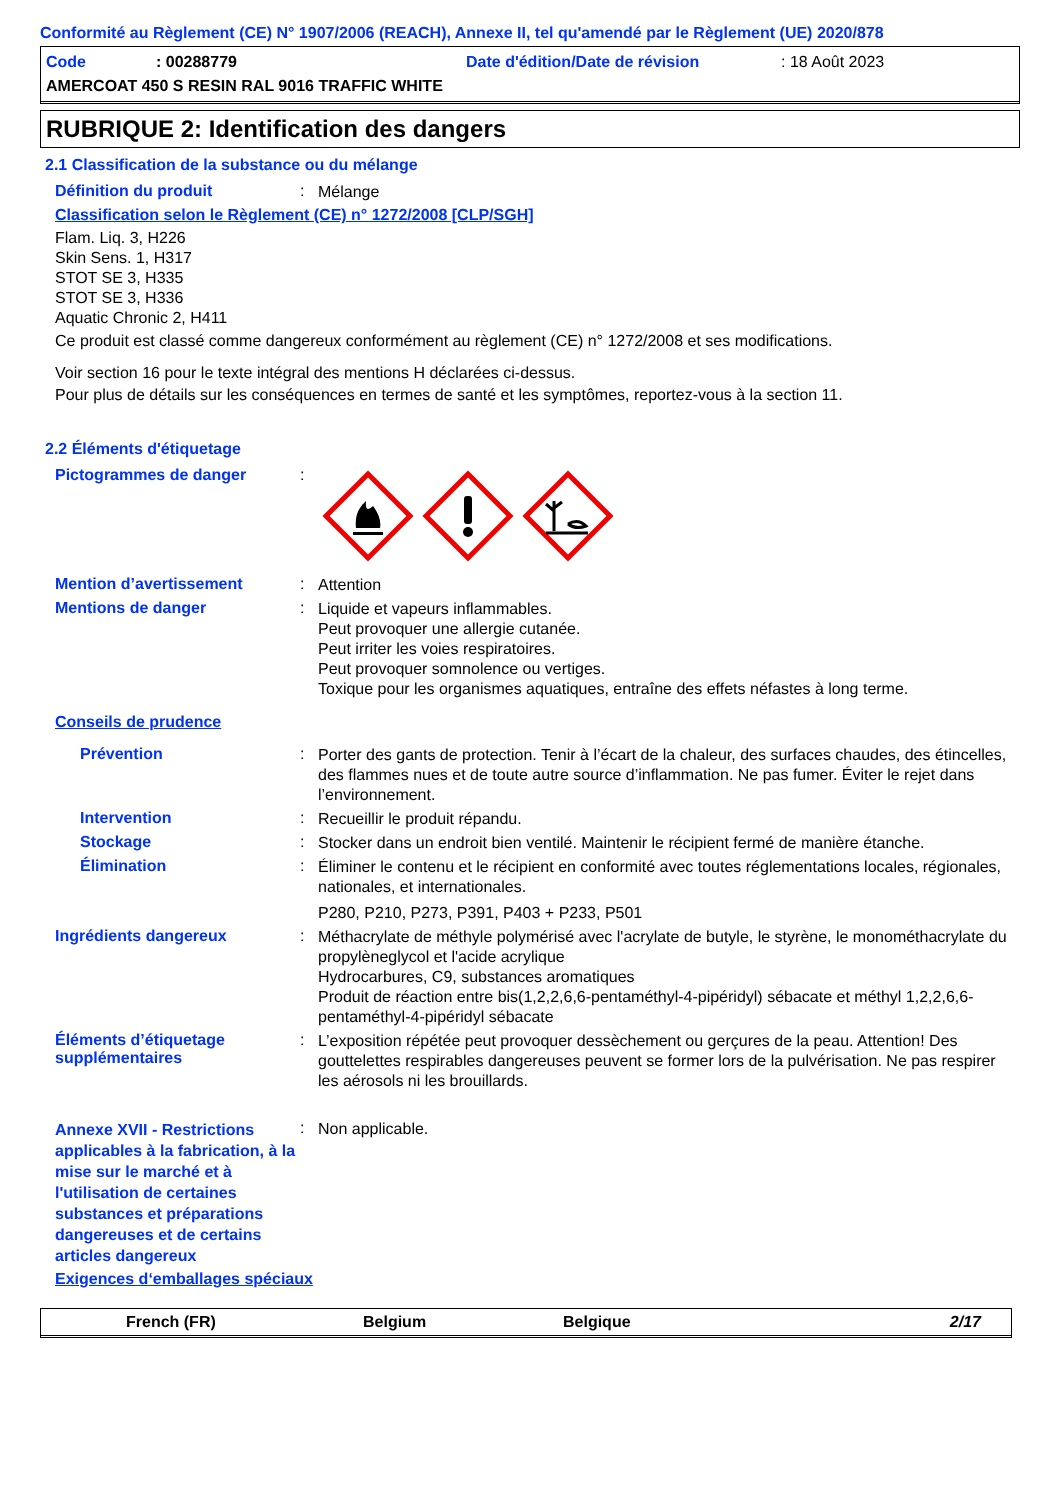Conformité au Règlement (CE) N° 1907/2006 (REACH), Annexe II, tel qu'amendé par le Règlement (UE) 2020/878
Code: 00288779 Date d'édition/Date de révision: 18 Août 2023
AMERCOAT 450 S RESIN RAL 9016 TRAFFIC WHITE
RUBRIQUE 2: Identification des dangers
2.1 Classification de la substance ou du mélange
Définition du produit: Mélange
Classification selon le Règlement (CE) n° 1272/2008 [CLP/SGH]
Flam. Liq. 3, H226
Skin Sens. 1, H317
STOT SE 3, H335
STOT SE 3, H336
Aquatic Chronic 2, H411
Ce produit est classé comme dangereux conformément au règlement (CE) n° 1272/2008 et ses modifications.
Voir section 16 pour le texte intégral des mentions H déclarées ci-dessus.
Pour plus de détails sur les conséquences en termes de santé et les symptômes, reportez-vous à la section 11.
2.2 Éléments d'étiquetage
Pictogrammes de danger:
Mention d’avertissement: Attention
Mentions de danger: Liquide et vapeurs inflammables.
Peut provoquer une allergie cutanée.
Peut irriter les voies respiratoires.
Peut provoquer somnolence ou vertiges.
Toxique pour les organismes aquatiques, entraîne des effets néfastes à long terme.
Conseils de prudence
Prévention: Porter des gants de protection. Tenir à l’écart de la chaleur, des surfaces chaudes, des étincelles, des flammes nues et de toute autre source d’inflammation. Ne pas fumer. Éviter le rejet dans l’environnement.
Intervention: Recueillir le produit répandu.
Stockage: Stocker dans un endroit bien ventilé. Maintenir le récipient fermé de manière étanche.
Élimination: Éliminer le contenu et le récipient en conformité avec toutes réglementations locales, régionales, nationales, et internationales.
P280, P210, P273, P391, P403 + P233, P501
Ingrédients dangereux: Méthacrylate de méthyle polymérisé avec l'acrylate de butyle, le styrène, le monométhacrylate du propylèneglycol et l'acide acrylique
Hydrocarbures, C9, substances aromatiques
Produit de réaction entre bis(1,2,2,6,6-pentaméthyl-4-pipéridyl) sébacate et méthyl 1,2,2,6,6-pentaméthyl-4-pipéridyl sébacate
Éléments d’étiquetage supplémentaires: L’exposition répétée peut provoquer dessèchement ou gerçures de la peau. Attention! Des gouttelettes respirables dangereuses peuvent se former lors de la pulvérisation. Ne pas respirer les aérosols ni les brouillards.
Annexe XVII - Restrictions applicables à la fabrication, à la mise sur le marché et à l'utilisation de certaines substances et préparations dangereuses et de certains articles dangereux: Non applicable.
Exigences d‘emballages spéciaux
French (FR) Belgium Belgique 2/17